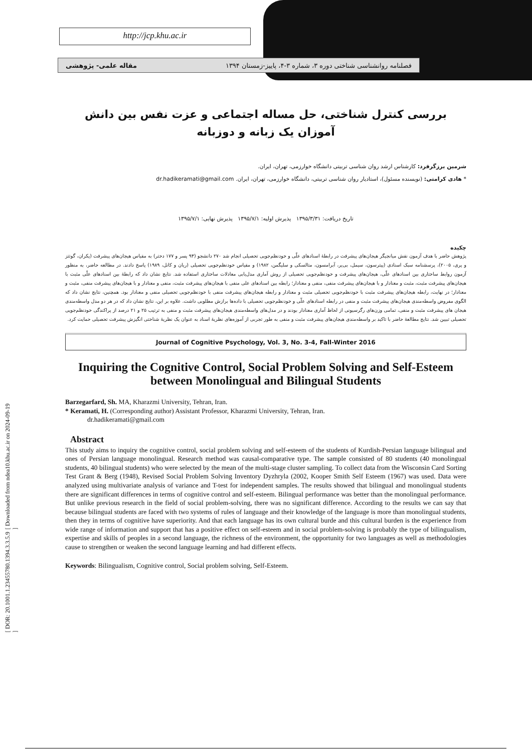http://jcp.khu.ac.ir
فصلنامه روانشناسی شناختی دوره ۳، شماره ۳-۴، پاییز-زمستان ۱۳۹۴ مقاله علمی- پژوهشی
[ DOR: 20.1001.1.23455780.1394.3.3.5.9 ] [ Downloaded from ndea10.khu.ac.ir on 2024-09-19 ]
بررسی کنترل شناختی، حل مساله اجتماعی و عزت نفس بین دانش آموزان یک زبانه و دوزبانه
شرمین برزگرفرد: کارشناس ارشد روان شناسی تربیتی دانشگاه خوارزمی، تهران، ایران.
* هادی کرامتی: (نویسنده مسئول)، استادیار روان شناسی تربیتی، دانشگاه خوارزمی، تهران، ایران. dr.hadikeramati@gmail.com
تاریخ دریافت: ۱۳۹۵/۳/۳۱ پذیرش اولیه: ۱۳۹۵/۷/۱ پذیرش نهایی: ۱۳۹۵/۷/۱
چکیده
پژوهش حاضر با هدف آزمون نقش میانجیگر هیجان‌های پیشرفت در رابطۀ اسنادهای علّی و خودنظم‌جویی تحصیلی انجام شد ۲۷۰ دانشجو (۹۳ پسر و ۱۷۷ دختر) به مقیاس هیجان‌های پیشرفت (پکران، گوتتز و پری، ۲۰۰۵)، پرسشنامه سبک اسنادی (پیترسون، سیمل، بی‌یر، آبرامسون، متالسکی و سلیگمن، ۱۹۸۲) و مقیاس خودنظم‌جویی تحصیلی (ریان و کانل، ۱۹۸۹) پاسخ دادند. در مطالعه حاضر، به منظور آزمون روابط ساختاری بین اسنادهای علّی، هیجان‌های پیشرفت و خودنظم‌جویی تحصیلی از روش آماری مدل‌یابی معادلات ساختاری استفاده شد. نتایج نشان داد که رابطۀ بین اسنادهای علّی مثبت با هیجان‌های پیشرفت مثبت، مثبت و معنادار و با هیجان‌های پیشرفت منفی، منفی و معنادار؛ رابطه بین اسنادهای علی منفی با هیجان‌های پیشرفت مثبت، منفی و معنادار و با هیجان‌های پیشرفت منفی، مثبت و معنادار؛ در نهایت، رابطه هیجان‌های پیشرفت مثبت با خودنظم‌جویی تحصیلی مثبت و معنادار و رابطه هیجان‌های پیشرفت منفی با خودنظم‌جویی تحصیلی منفی و معنادار بود. همچنین، نتایج نشان داد که الگوی مفروض واسطه‌مندی هیجان‌های پیشرفت مثبت و منفی در رابطه اسنادهای علّی و خودنظم‌جویی تحصیلی با داده‌ها برازش مطلوبی داشت. علاوه بر این، نتایج نشان داد که در هر دو مدل واسطه‌مندی هیجان های پیشرفت مثبت و منفی، تمامی وزن‌های رگرسیونی از لحاظ آماری معنادار بودند و در مدل‌های واسطه‌مندی هیجان‌های پیشرفت مثبت و منفی به ترتیب ۲۵ و ۲۱ درصد از پراکندگی خودنظم‌جویی تحصیلی تبیین شد. نتایج مطالعۀ حاضر با تاکید بر واسطه‌مندی هیجان‌های پیشرفت مثبت و منفی به طور تجربی از آموزه‌های نظریۀ اسناد به عنوان یک نظریۀ شناختی انگیزش پیشرفت تحصیلی حمایت کرد.
Journal of Cognitive Psychology, Vol. 3, No. 3-4, Fall-Winter 2016
Inquiring the Cognitive Control, Social Problem Solving and Self-Esteem between Monolingual and Bilingual Students
Barzegarfard, Sh. MA, Kharazmi University, Tehran, Iran.
* Keramati, H. (Corresponding author) Assistant Professor, Kharazmi University, Tehran, Iran.
dr.hadikeramati@gmail.com
Abstract
This study aims to inquiry the cognitive control, social problem solving and self-esteem of the students of Kurdish-Persian language bilingual and ones of Persian language monolingual. Research method was causal-comparative type. The sample consisted of 80 students (40 monolingual students, 40 bilingual students) who were selected by the mean of the multi-stage cluster sampling. To collect data from the Wisconsin Card Sorting Test Grant & Berg (1948), Revised Social Problem Solving Inventory Dyzhryla (2002, Kooper Smith Self Esteem (1967) was used. Data were analyzed using multivariate analysis of variance and T-test for independent samples. The results showed that bilingual and monolingual students there are significant differences in terms of cognitive control and self-esteem. Bilingual performance was better than the monolingual performance. But unlike previous research in the field of social problem-solving, there was no significant difference. According to the results we can say that because bilingual students are faced with two systems of rules of language and their knowledge of the language is more than monolingual students, then they in terms of cognitive have superiority. And that each language has its own cultural burde and this cultural burden is the experience from wide range of information and support that has a positive effect on self-esteem and in social problem-solving is probably the type of bilingualism, expertise and skills of peoples in a second language, the richness of the environment, the opportunity for two languages as well as methodologies cause to strengthen or weaken the second language learning and had different effects.
Keywords: Bilingualism, Cognitive control, Social problem solving, Self-Esteem.